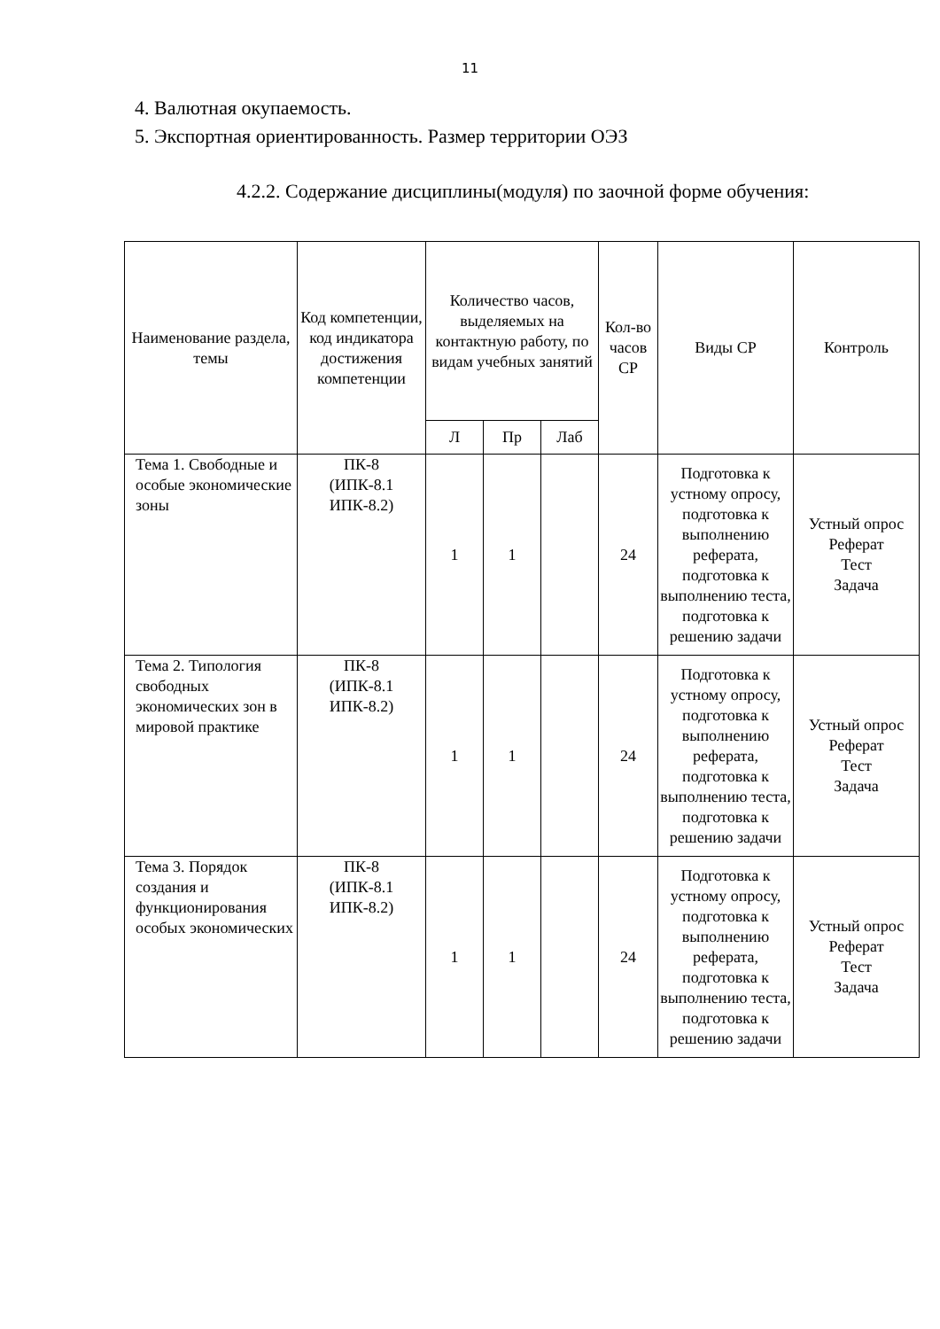11
4. Валютная окупаемость.
5. Экспортная ориентированность. Размер территории ОЭЗ
4.2.2. Содержание дисциплины(модуля) по заочной форме обучения:
| Наименование раздела, темы | Код компетенции, код индикатора достижения компетенции | Количество часов, выделяемых на контактную работу, по видам учебных занятий | | | Кол-во часов СР | Виды СР | Контроль |
| --- | --- | --- | --- | --- | --- | --- | --- |
| | | Л | Пр | Лаб | | | |
| Тема 1. Свободные и особые экономические зоны | ПК-8 (ИПК-8.1 ИПК-8.2) | 1 | 1 | | 24 | Подготовка к устному опросу, подготовка к выполнению реферата, подготовка к выполнению теста, подготовка к решению задачи | Устный опрос Реферат Тест Задача |
| Тема 2. Типология свободных экономических зон в мировой практике | ПК-8 (ИПК-8.1 ИПК-8.2) | 1 | 1 | | 24 | Подготовка к устному опросу, подготовка к выполнению реферата, подготовка к выполнению теста, подготовка к решению задачи | Устный опрос Реферат Тест Задача |
| Тема 3. Порядок создания и функционирования особых экономических | ПК-8 (ИПК-8.1 ИПК-8.2) | 1 | 1 | | 24 | Подготовка к устному опросу, подготовка к выполнению реферата, подготовка к выполнению теста, подготовка к решению задачи | Устный опрос Реферат Тест Задача |